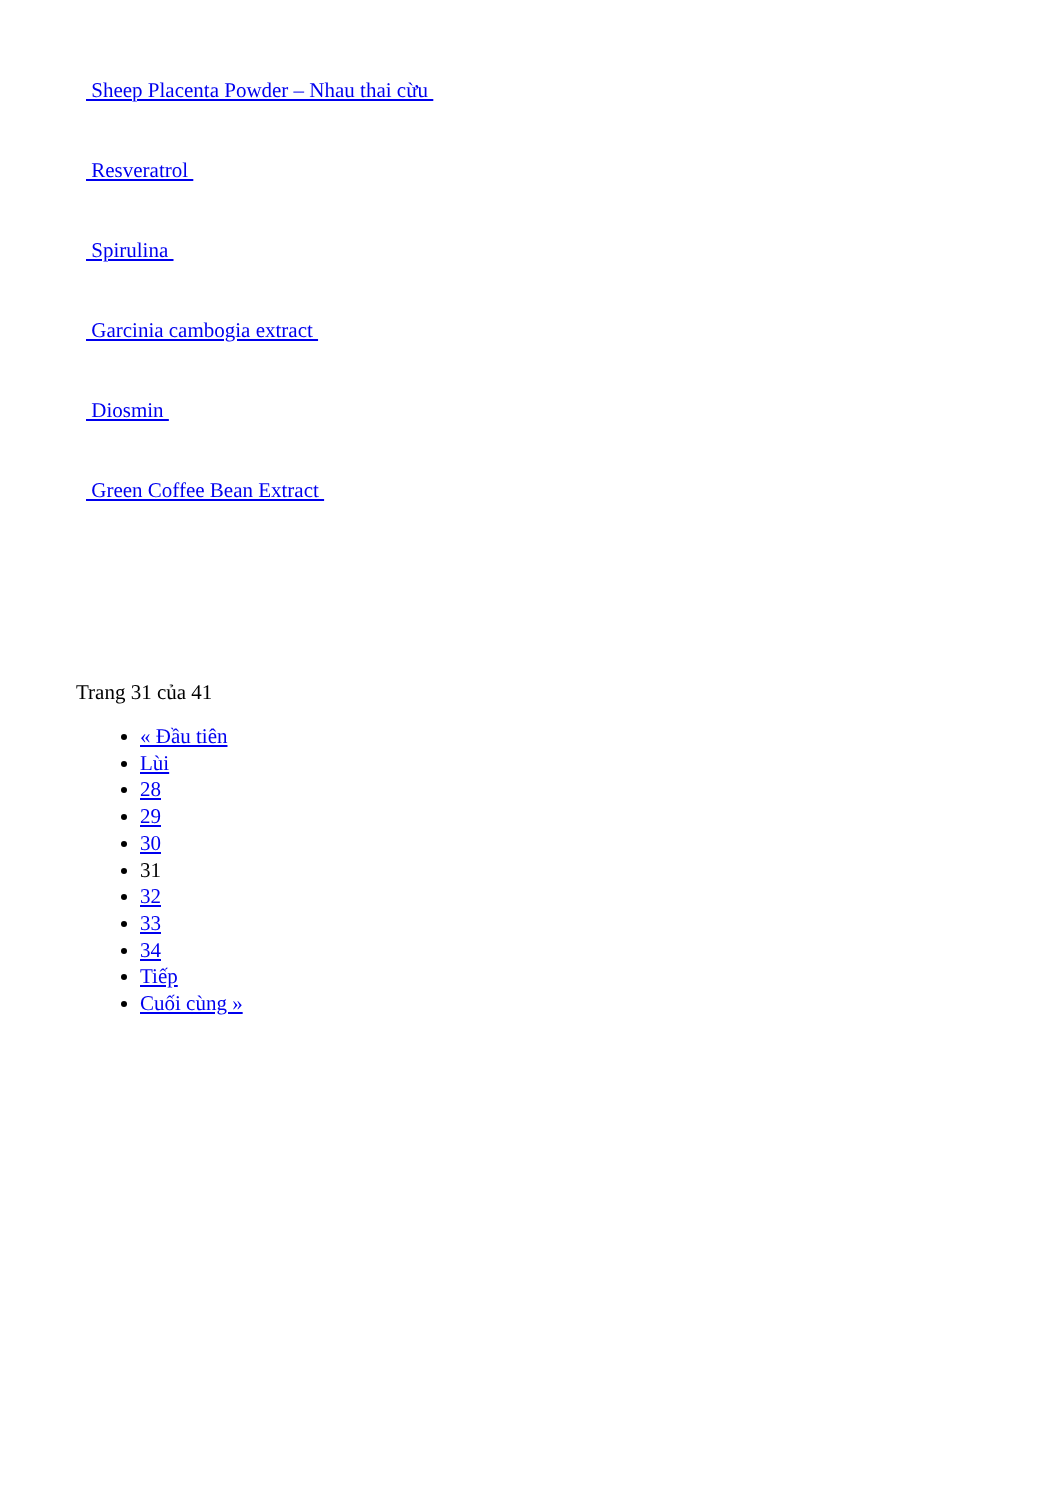Sheep Placenta Powder – Nhau thai cừu
Resveratrol
Spirulina
Garcinia cambogia extract
Diosmin
Green Coffee Bean Extract
Trang 31 của 41
« Đầu tiên
Lùi
28
29
30
31
32
33
34
Tiếp
Cuối cùng »